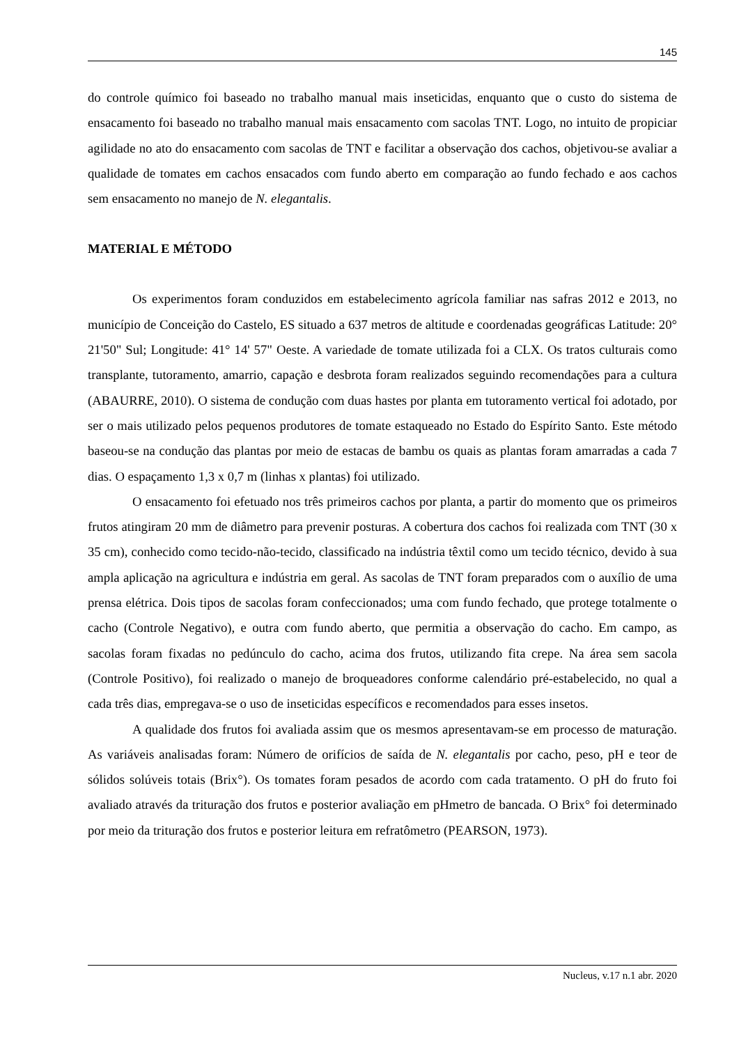145
do controle químico foi baseado no trabalho manual mais inseticidas, enquanto que o custo do sistema de ensacamento foi baseado no trabalho manual mais ensacamento com sacolas TNT. Logo, no intuito de propiciar agilidade no ato do ensacamento com sacolas de TNT e facilitar a observação dos cachos, objetivou-se avaliar a qualidade de tomates em cachos ensacados com fundo aberto em comparação ao fundo fechado e aos cachos sem ensacamento no manejo de N. elegantalis.
MATERIAL E MÉTODO
Os experimentos foram conduzidos em estabelecimento agrícola familiar nas safras 2012 e 2013, no município de Conceição do Castelo, ES situado a 637 metros de altitude e coordenadas geográficas Latitude: 20° 21'50" Sul; Longitude: 41° 14' 57" Oeste. A variedade de tomate utilizada foi a CLX. Os tratos culturais como transplante, tutoramento, amarrio, capação e desbrota foram realizados seguindo recomendações para a cultura (ABAURRE, 2010). O sistema de condução com duas hastes por planta em tutoramento vertical foi adotado, por ser o mais utilizado pelos pequenos produtores de tomate estaqueado no Estado do Espírito Santo. Este método baseou-se na condução das plantas por meio de estacas de bambu os quais as plantas foram amarradas a cada 7 dias. O espaçamento 1,3 x 0,7 m (linhas x plantas) foi utilizado.
O ensacamento foi efetuado nos três primeiros cachos por planta, a partir do momento que os primeiros frutos atingiram 20 mm de diâmetro para prevenir posturas. A cobertura dos cachos foi realizada com TNT (30 x 35 cm), conhecido como tecido-não-tecido, classificado na indústria têxtil como um tecido técnico, devido à sua ampla aplicação na agricultura e indústria em geral. As sacolas de TNT foram preparados com o auxílio de uma prensa elétrica. Dois tipos de sacolas foram confeccionados; uma com fundo fechado, que protege totalmente o cacho (Controle Negativo), e outra com fundo aberto, que permitia a observação do cacho. Em campo, as sacolas foram fixadas no pedúnculo do cacho, acima dos frutos, utilizando fita crepe. Na área sem sacola (Controle Positivo), foi realizado o manejo de broqueadores conforme calendário pré-estabelecido, no qual a cada três dias, empregava-se o uso de inseticidas específicos e recomendados para esses insetos.
A qualidade dos frutos foi avaliada assim que os mesmos apresentavam-se em processo de maturação. As variáveis analisadas foram: Número de orifícios de saída de N. elegantalis por cacho, peso, pH e teor de sólidos solúveis totais (Brix°). Os tomates foram pesados de acordo com cada tratamento. O pH do fruto foi avaliado através da trituração dos frutos e posterior avaliação em pHmetro de bancada. O Brix° foi determinado por meio da trituração dos frutos e posterior leitura em refratômetro (PEARSON, 1973).
Nucleus, v.17 n.1 abr. 2020